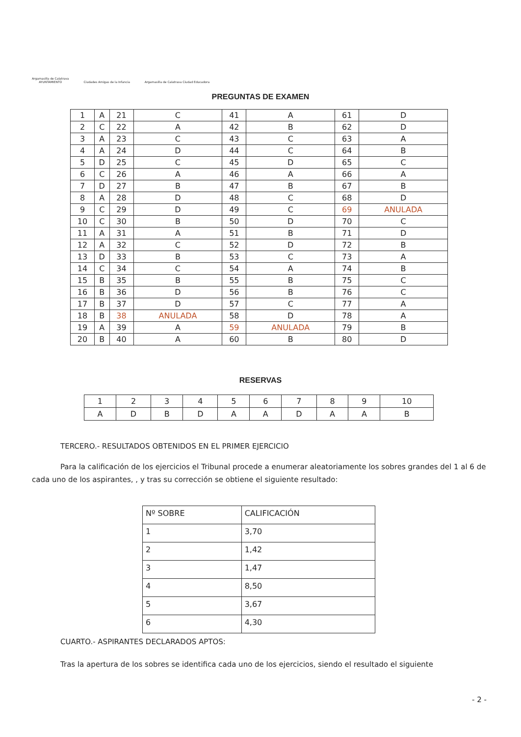Argamasilla de Calatrava
AYUNTAMIENTO
Ciudades Amigas de la Infancia
Argamasilla de Calatrava Ciudad Educadora
PREGUNTAS DE EXAMEN
| 1 | A | 21 | C | 41 | A | 61 | D |
| 2 | C | 22 | A | 42 | B | 62 | D |
| 3 | A | 23 | C | 43 | C | 63 | A |
| 4 | A | 24 | D | 44 | C | 64 | B |
| 5 | D | 25 | C | 45 | D | 65 | C |
| 6 | C | 26 | A | 46 | A | 66 | A |
| 7 | D | 27 | B | 47 | B | 67 | B |
| 8 | A | 28 | D | 48 | C | 68 | D |
| 9 | C | 29 | D | 49 | C | 69 | ANULADA |
| 10 | C | 30 | B | 50 | D | 70 | C |
| 11 | A | 31 | A | 51 | B | 71 | D |
| 12 | A | 32 | C | 52 | D | 72 | B |
| 13 | D | 33 | B | 53 | C | 73 | A |
| 14 | C | 34 | C | 54 | A | 74 | B |
| 15 | B | 35 | B | 55 | B | 75 | C |
| 16 | B | 36 | D | 56 | B | 76 | C |
| 17 | B | 37 | D | 57 | C | 77 | A |
| 18 | B | 38 | ANULADA | 58 | D | 78 | A |
| 19 | A | 39 | A | 59 | ANULADA | 79 | B |
| 20 | B | 40 | A | 60 | B | 80 | D |
RESERVAS
| 1 | 2 | 3 | 4 | 5 | 6 | 7 | 8 | 9 | 10 |
| A | D | B | D | A | A | D | A | A | B |
TERCERO.- RESULTADOS OBTENIDOS EN EL PRIMER EJERCICIO
Para la calificación de los ejercicios el Tribunal procede a enumerar aleatoriamente los sobres grandes del 1 al 6 de cada uno de los aspirantes, , y tras su corrección se obtiene el siguiente resultado:
| Nº SOBRE | CALIFICACIÓN |
| --- | --- |
| 1 | 3,70 |
| 2 | 1,42 |
| 3 | 1,47 |
| 4 | 8,50 |
| 5 | 3,67 |
| 6 | 4,30 |
CUARTO.- ASPIRANTES DECLARADOS APTOS:
Tras la apertura de los sobres se identifica cada uno de los ejercicios, siendo el resultado el siguiente
- 2 -